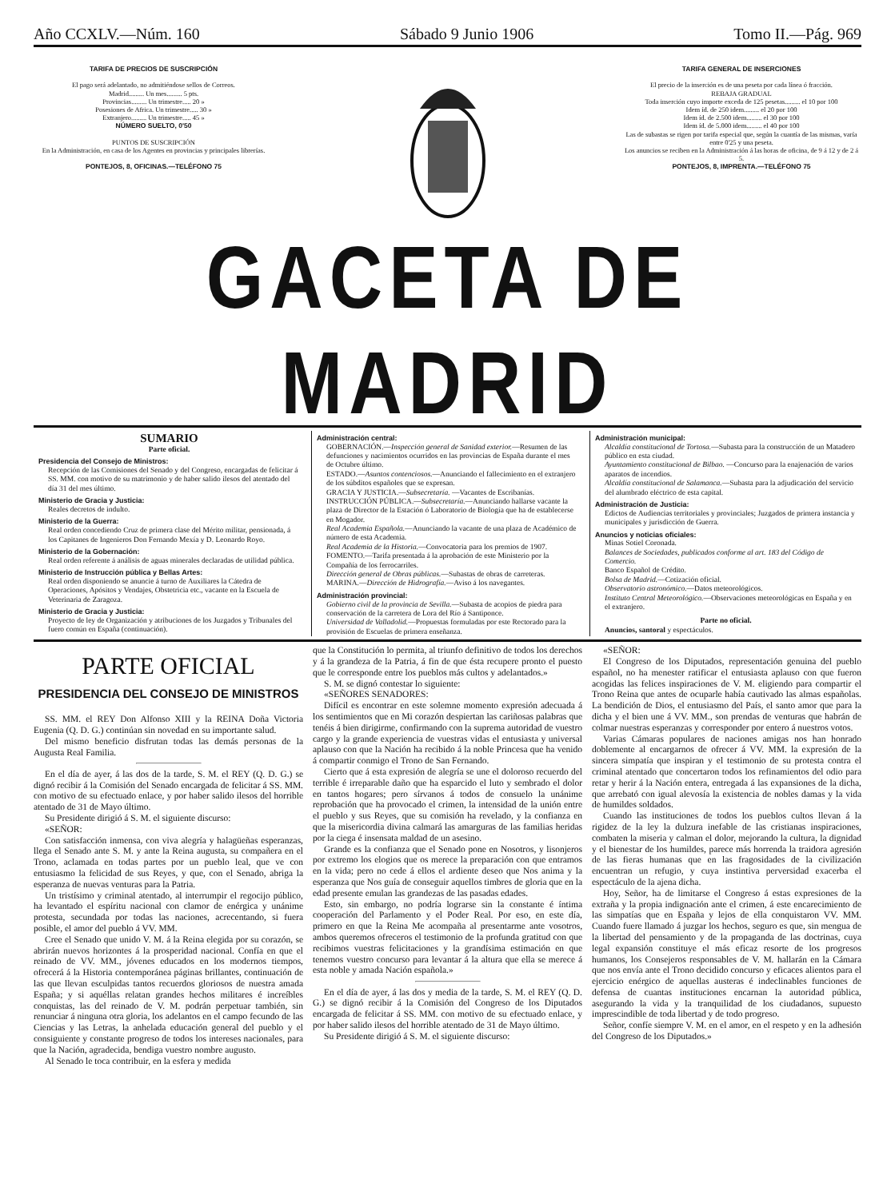Año CCXLV.—Núm. 160 Sábado 9 Junio 1906 Tomo II.—Pág. 969
TARIFA DE PRECIOS DE SUSCRIPCIÓN
El pago será adelantado, no admitiéndose sellos de Correos.
Madrid......... Un mes......... 5 pts.
Provincias......... Un trimestre..... 20 »
Posesiones de Africa. Un trimestre..... 30 »
Extranjero......... Un trimestre..... 45 »
NÚMERO SUELTO, 0'50
PUNTOS DE SUSCRIPCIÓN
En la Administración, en casa de los Agentes en provincias y principales librerías.
PONTEJOS, 8, OFICINAS.—TELÉFONO 75
TARIFA GENERAL DE INSERCIONES
El precio de la inserción es de una peseta por cada línea ó fracción.
REBAJA GRADUAL
Toda inserción cuyo importe exceda de 125 pesetas......... el 10 por 100
Idem íd. de 250 idem......... el 20 por 100
Idem íd. de 2.500 idem......... el 30 por 100
Idem íd. de 5.000 idem......... el 40 por 100
Las de subastas se rigen por tarifa especial que, según la cuantía de las mismas, varía entre 0'25 y una peseta.
Los anuncios se reciben en la Administración á las horas de oficina, de 9 á 12 y de 2 á 5.
PONTEJOS, 8, IMPRENTA.—TELÉFONO 75
GACETA DE MADRID
SUMARIO
Parte oficial.
Presidencia del Consejo de Ministros:
Recepción de las Comisiones del Senado y del Congreso, encargadas de felicitar á SS. MM. con motivo de su matrimonio y de haber salido ilesos del atentado del día 31 del mes último.
Ministerio de Gracia y Justicia:
Reales decretos de indulto.
Ministerio de la Guerra:
Real orden concediendo Cruz de primera clase del Mérito militar, pensionada, á los Capitanes de Ingenieros Don Fernando Mexía y D. Leonardo Royo.
Ministerio de la Gobernación:
Real orden referente á análisis de aguas minerales declaradas de utilidad pública.
Ministerio de Instrucción pública y Bellas Artes:
Real orden disponiendo se anuncie á turno de Auxiliares la Cátedra de Operaciones, Apósitos y Vendajes, Obstetricia etc., vacante en la Escuela de Veterinaria de Zaragoza.
Ministerio de Gracia y Justicia:
Proyecto de ley de Organización y atribuciones de los Juzgados y Tribunales del fuero común en España (continuación).
Administración central:
GOBERNACIÓN.—Inspección general de Sanidad exterior.—Resumen de las defunciones y nacimientos ocurridos en las provincias de España durante el mes de Octubre último.
ESTADO.—Asuntos contenciosos.—Anunciando el fallecimiento en el extranjero de los súbditos españoles que se expresan.
GRACIA Y JUSTICIA.—Subsecretaría. —Vacantes de Escribanías.
INSTRUCCIÓN PÚBLICA.—Subsecretaría.—Anunciando hallarse vacante la plaza de Director de la Estación ó Laboratorio de Biología que ha de establecerse en Mogador.
Real Academia Española.—Anunciando la vacante de una plaza de Académico de número de esta Academia.
Real Academia de la Historia.—Convocatoria para los premios de 1907.
FOMENTO.—Tarifa presentada á la aprobación de este Ministerio por la Compañía de los ferrocarriles.
Dirección general de Obras públicas.—Subastas de obras de carreteras.
MARINA.—Dirección de Hidrografía.—Aviso á los navegantes.
Administración provincial:
Gobierno civil de la provincia de Sevilla.—Subasta de acopios de piedra para conservación de la carretera de Lora del Río á Santiponce.
Universidad de Valladolid.—Propuestas formuladas por este Rectorado para la provisión de Escuelas de primera enseñanza.
Administración municipal:
Alcaldía constitucional de Tortosa.—Subasta para la construcción de un Matadero público en esta ciudad.
Ayuntamiento constitucional de Bilbao. —Concurso para la enajenación de varios aparatos de incendios.
Alcaldía constitucional de Salamanca.—Subasta para la adjudicación del servicio del alumbrado eléctrico de esta capital.
Administración de Justicia:
Edictos de Audiencias territoriales y provinciales; Juzgados de primera instancia y municipales y jurisdicción de Guerra.
Anuncios y noticias oficiales:
Minas Sotiel Coronada.
Balances de Sociedades, publicados conforme al art. 183 del Código de Comercio.
Banco Español de Crédito.
Bolsa de Madrid.—Cotización oficial.
Observatorio astronómico.—Datos meteorológicos.
Instituto Central Meteorológico.—Observaciones meteorológicas en España y en el extranjero.
Parte no oficial.
Anuncios, santoral y espectáculos.
PARTE OFICIAL
PRESIDENCIA DEL CONSEJO DE MINISTROS
SS. MM. el REY Don Alfonso XIII y la REINA Doña Victoria Eugenia (Q. D. G.) continúan sin novedad en su importante salud.
Del mismo beneficio disfrutan todas las demás personas de la Augusta Real Familia.
En el día de ayer, á las dos de la tarde, S. M. el REY (Q. D. G.) se dignó recibir á la Comisión del Senado encargada de felicitar á SS. MM. con motivo de su efectuado enlace, y por haber salido ilesos del horrible atentado de 31 de Mayo último.
Su Presidente dirigió á S. M. el siguiente discurso:
«SEÑOR:
Con satisfacción inmensa, con viva alegría y halagüeñas esperanzas, llega el Senado ante S. M. y ante la Reina augusta, su compañera en el Trono, aclamada en todas partes por un pueblo leal, que ve con entusiasmo la felicidad de sus Reyes, y que, con el Senado, abriga la esperanza de nuevas venturas para la Patria.
Un tristísimo y criminal atentado, al interrumpir el regocijo público, ha levantado el espíritu nacional con clamor de enérgica y unánime protesta, secundada por todas las naciones, acrecentando, si fuera posible, el amor del pueblo á VV. MM.
Cree el Senado que unido V. M. á la Reina elegida por su corazón, se abrirán nuevos horizontes á la prosperidad nacional. Confía en que el reinado de VV. MM., jóvenes educados en los modernos tiempos, ofrecerá á la Historia contemporánea páginas brillantes, continuación de las que llevan esculpidas tantos recuerdos gloriosos de nuestra amada España; y si aquéllas relatan grandes hechos militares é increíbles conquistas, las del reinado de V. M. podrán perpetuar también, sin renunciar á ninguna otra gloria, los adelantos en el campo fecundo de las Ciencias y las Letras, la anhelada educación general del pueblo y el consiguiente y constante progreso de todos los intereses nacionales, para que la Nación, agradecida, bendiga vuestro nombre augusto.
Al Senado le toca contribuir, en la esfera y medida
que la Constitución lo permita, al triunfo definitivo de todos los derechos y á la grandeza de la Patria, á fin de que ésta recupere pronto el puesto que le corresponde entre los pueblos más cultos y adelantados.»
S. M. se dignó contestar lo siguiente:
«SEÑORES SENADORES:
Difícil es encontrar en este solemne momento expresión adecuada á los sentimientos que en Mi corazón despiertan las cariñosas palabras que tenéis á bien dirigirme, confirmando con la suprema autoridad de vuestro cargo y la grande experiencia de vuestras vidas el entusiasta y universal aplauso con que la Nación ha recibido á la noble Princesa que ha venido á compartir conmigo el Trono de San Fernando.
Cierto que á esta expresión de alegría se une el doloroso recuerdo del terrible é irreparable daño que ha esparcido el luto y sembrado el dolor en tantos hogares; pero sírvanos á todos de consuelo la unánime reprobación que ha provocado el crimen, la intensidad de la unión entre el pueblo y sus Reyes, que su comisión ha revelado, y la confianza en que la misericordia divina calmará las amarguras de las familias heridas por la ciega é insensata maldad de un asesino.
Grande es la confianza que el Senado pone en Nosotros, y lisonjeros por extremo los elogios que os merece la preparación con que entramos en la vida; pero no cede á ellos el ardiente deseo que Nos anima y la esperanza que Nos guía de conseguir aquellos timbres de gloria que en la edad presente emulan las grandezas de las pasadas edades.
Esto, sin embargo, no podría lograrse sin la constante é íntima cooperación del Parlamento y el Poder Real. Por eso, en este día, primero en que la Reina Me acompaña al presentarme ante vosotros, ambos queremos ofreceros el testimonio de la profunda gratitud con que recibimos vuestras felicitaciones y la grandísima estimación en que tenemos vuestro concurso para levantar á la altura que ella se merece á esta noble y amada Nación española.»
En el día de ayer, á las dos y media de la tarde, S. M. el REY (Q. D. G.) se dignó recibir á la Comisión del Congreso de los Diputados encargada de felicitar á SS. MM. con motivo de su efectuado enlace, y por haber salido ilesos del horrible atentado de 31 de Mayo último.
Su Presidente dirigió á S. M. el siguiente discurso:
«SEÑOR:
El Congreso de los Diputados, representación genuina del pueblo español, no ha menester ratificar el entusiasta aplauso con que fueron acogidas las felices inspiraciones de V. M. eligiendo para compartir el Trono Reina que antes de ocuparle había cautivado las almas españolas. La bendición de Dios, el entusiasmo del País, el santo amor que para la dicha y el bien une á VV. MM., son prendas de venturas que habrán de colmar nuestras esperanzas y corresponder por entero á nuestros votos.
Varias Cámaras populares de naciones amigas nos han honrado doblemente al encargarnos de ofrecer á VV. MM. la expresión de la sincera simpatía que inspiran y el testimonio de su protesta contra el criminal atentado que concertaron todos los refinamientos del odio para retar y herir á la Nación entera, entregada á las expansiones de la dicha, que arrebató con igual alevosía la existencia de nobles damas y la vida de humildes soldados.
Cuando las instituciones de todos los pueblos cultos llevan á la rigidez de la ley la dulzura inefable de las cristianas inspiraciones, combaten la miseria y calman el dolor, mejorando la cultura, la dignidad y el bienestar de los humildes, parece más horrenda la traidora agresión de las fieras humanas que en las fragosidades de la civilización encuentran un refugio, y cuya instintiva perversidad exacerba el espectáculo de la ajena dicha.
Hoy, Señor, ha de limitarse el Congreso á estas expresiones de la extraña y la propia indignación ante el crimen, á este encarecimiento de las simpatías que en España y lejos de ella conquistaron VV. MM. Cuando fuere llamado á juzgar los hechos, seguro es que, sin mengua de la libertad del pensamiento y de la propaganda de las doctrinas, cuya legal expansión constituye el más eficaz resorte de los progresos humanos, los Consejeros responsables de V. M. hallarán en la Cámara que nos envía ante el Trono decidido concurso y eficaces alientos para el ejercicio enérgico de aquellas austeras é indeclinables funciones de defensa de cuantas instituciones encarnan la autoridad pública, asegurando la vida y la tranquilidad de los ciudadanos, supuesto imprescindible de toda libertad y de todo progreso.
Señor, confíe siempre V. M. en el amor, en el respeto y en la adhesión del Congreso de los Diputados.»